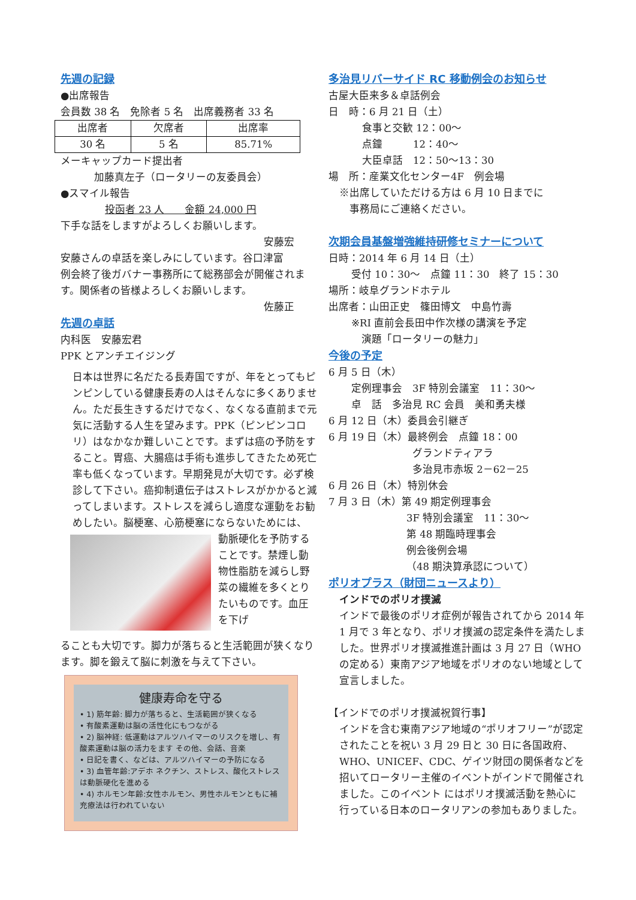先週の記録
●出席報告
会員数 38 名　免除者 5 名　出席義務者 33 名
| 出席者 | 欠席者 | 出席率 |
| 30 名 | 5 名 | 85.71% |
メーキャップカード提出者
加藤真左子（ロータリーの友委員会）
●スマイル報告
投函者 23 人　　金額 24,000 円
下手な話をしますがよろしくお願いします。
安藤宏
安藤さんの卓話を楽しみにしています。谷口津富
例会終了後ガバナー事務所にて総務部会が開催されます。関係者の皆様よろしくお願いします。
佐藤正
先週の卓話
内科医　安藤宏君
PPK とアンチエイジング
日本は世界に名だたる長寿国ですが、年をとってもピンピンしている健康長寿の人はそんなに多くありません。ただ長生きするだけでなく、なくなる直前まで元気に活動する人生を望みます。PPK（ピンピンコロリ）はなかなか難しいことです。まずは癌の予防をすること。胃癌、大腸癌は手術も進歩してきたため死亡率も低くなっています。早期発見が大切です。必ず検診して下さい。癌抑制遺伝子はストレスがかかると減ってしまいます。ストレスを減らし適度な運動をお勧めしたい。脳梗塞、心筋梗塞にならないためには、
動脈硬化を予防することです。禁煙し動物性脂肪を減らし野菜の繊維を多くとりたいものです。血圧を下げ
ることも大切です。脚力が落ちると生活範囲が狭くなります。脚を鍛えて脳に刺激を与えて下さい。
健康寿命を守る
• 1) 筋年齢: 脚力が落ちると、生活範囲が狭くなる
• 有酸素運動は脳の活性化にもつながる
• 2) 脳神経: 低運動はアルツハイマーのリスクを増し、有酸素運動は脳の活力をます その他、会話、音楽
• 日記を書く、などは、アルツハイマーの予防になる
• 3) 血管年齢:アデホ ネクチン、ストレス、酸化ストレスは動脈硬化を進める
• 4) ホルモン年齢:女性ホルモン、男性ホルモンともに補充療法は行われていない
多治見リバーサイド RC 移動例会のお知らせ
古屋大臣来多＆卓話例会
日　時：6 月 21 日（土）
食事と交歓 12：00～
点鐘　　　12：40～
大臣卓話　12：50～13：30
場　所：産業文化センター4F　例会場
※出席していただける方は 6 月 10 日までに
　事務局にご連絡ください。
次期会員基盤増強維持研修セミナーについて
日時：2014 年 6 月 14 日（土）
受付 10：30～　点鐘 11：30　終了 15：30
場所：岐阜グランドホテル
出席者：山田正史　篠田博文　中島竹壽
※RI 直前会長田中作次様の講演を予定
　演題「ロータリーの魅力」
今後の予定
6 月 5 日（木）
定例理事会　3F 特別会議室　11：30～
卓　話　多治見 RC 会員　美和勇夫様
6 月 12 日（木）委員会引継ぎ
6 月 19 日（木）最終例会　点鐘 18：00
グランドティアラ
多治見市赤坂 2－62－25
6 月 26 日（木）特別休会
7 月 3 日（木）第 49 期定例理事会
3F 特別会議室　11：30～
第 48 期臨時理事会
例会後例会場
（48 期決算承認について）
ポリオプラス（財団ニュースより）
インドでのポリオ撲滅
インドで最後のポリオ症例が報告されてから 2014 年 1 月で 3 年となり、ポリオ撲滅の認定条件を満たしました。世界ポリオ撲滅推進計画は 3 月 27 日（WHO の定める）東南アジア地域をポリオのない地域として宣言しました。
【インドでのポリオ撲滅祝賀行事】
インドを含む東南アジア地域の“ポリオフリー”が認定されたことを祝い 3 月 29 日と 30 日に各国政府、WHO、UNICEF、CDC、ゲイツ財団の関係者などを招いてロータリー主催のイベントがインドで開催されました。このイベント にはポリオ撲滅活動を熱心に行っている日本のロータリアンの参加もありました。